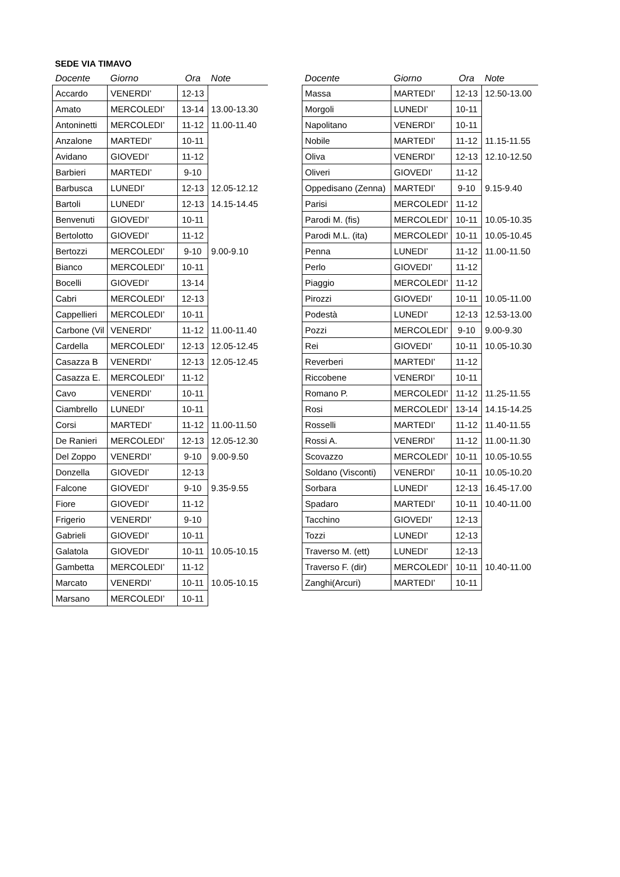SEDE VIA TIMAVO
| Docente | Giorno | Ora | Note |
| --- | --- | --- | --- |
| Accardo | VENERDI’ | 12-13 | |
| Amato | MERCOLEDI’ | 13-14 | 13.00-13.30 |
| Antoninetti | MERCOLEDI’ | 11-12 | 11.00-11.40 |
| Anzalone | MARTEDI’ | 10-11 | |
| Avidano | GIOVEDI’ | 11-12 | |
| Barbieri | MARTEDI’ | 9-10 | |
| Barbusca | LUNEDI’ | 12-13 | 12.05-12.12 |
| Bartoli | LUNEDI’ | 12-13 | 14.15-14.45 |
| Benvenuti | GIOVEDI’ | 10-11 | |
| Bertolotto | GIOVEDI’ | 11-12 | |
| Bertozzi | MERCOLEDI’ | 9-10 | 9.00-9.10 |
| Bianco | MERCOLEDI’ | 10-11 | |
| Bocelli | GIOVEDI’ | 13-14 | |
| Cabri | MERCOLEDI’ | 12-13 | |
| Cappellieri | MERCOLEDI’ | 10-11 | |
| Carbone (Vil | VENERDI’ | 11-12 | 11.00-11.40 |
| Cardella | MERCOLEDI’ | 12-13 | 12.05-12.45 |
| Casazza B | VENERDI’ | 12-13 | 12.05-12.45 |
| Casazza E. | MERCOLEDI’ | 11-12 | |
| Cavo | VENERDI’ | 10-11 | |
| Ciambrello | LUNEDI’ | 10-11 | |
| Corsi | MARTEDI’ | 11-12 | 11.00-11.50 |
| De Ranieri | MERCOLEDI’ | 12-13 | 12.05-12.30 |
| Del Zoppo | VENERDI’ | 9-10 | 9.00-9.50 |
| Donzella | GIOVEDI’ | 12-13 | |
| Falcone | GIOVEDI’ | 9-10 | 9.35-9.55 |
| Fiore | GIOVEDI’ | 11-12 | |
| Frigerio | VENERDI’ | 9-10 | |
| Gabrieli | GIOVEDI’ | 10-11 | |
| Galatola | GIOVEDI’ | 10-11 | 10.05-10.15 |
| Gambetta | MERCOLEDI’ | 11-12 | |
| Marcato | VENERDI’ | 10-11 | 10.05-10.15 |
| Marsano | MERCOLEDI’ | 10-11 | |
| Docente | Giorno | Ora | Note |
| --- | --- | --- | --- |
| Massa | MARTEDI’ | 12-13 | 12.50-13.00 |
| Morgoli | LUNEDI’ | 10-11 | |
| Napolitano | VENERDI’ | 10-11 | |
| Nobile | MARTEDI’ | 11-12 | 11.15-11.55 |
| Oliva | VENERDI’ | 12-13 | 12.10-12.50 |
| Oliveri | GIOVEDI’ | 11-12 | |
| Oppedisano (Zenna) | MARTEDI’ | 9-10 | 9.15-9.40 |
| Parisi | MERCOLEDI’ | 11-12 | |
| Parodi M. (fis) | MERCOLEDI’ | 10-11 | 10.05-10.35 |
| Parodi M.L. (ita) | MERCOLEDI’ | 10-11 | 10.05-10.45 |
| Penna | LUNEDI’ | 11-12 | 11.00-11.50 |
| Perlo | GIOVEDI’ | 11-12 | |
| Piaggio | MERCOLEDI’ | 11-12 | |
| Pirozzi | GIOVEDI’ | 10-11 | 10.05-11.00 |
| Podestà | LUNEDI’ | 12-13 | 12.53-13.00 |
| Pozzi | MERCOLEDI’ | 9-10 | 9.00-9.30 |
| Rei | GIOVEDI’ | 10-11 | 10.05-10.30 |
| Reverberi | MARTEDI’ | 11-12 | |
| Riccobene | VENERDI’ | 10-11 | |
| Romano P. | MERCOLEDI’ | 11-12 | 11.25-11.55 |
| Rosi | MERCOLEDI’ | 13-14 | 14.15-14.25 |
| Rosselli | MARTEDI’ | 11-12 | 11.40-11.55 |
| Rossi A. | VENERDI’ | 11-12 | 11.00-11.30 |
| Scovazzo | MERCOLEDI’ | 10-11 | 10.05-10.55 |
| Soldano (Visconti) | VENERDI’ | 10-11 | 10.05-10.20 |
| Sorbara | LUNEDI’ | 12-13 | 16.45-17.00 |
| Spadaro | MARTEDI’ | 10-11 | 10.40-11.00 |
| Tacchino | GIOVEDI’ | 12-13 | |
| Tozzi | LUNEDI’ | 12-13 | |
| Traverso M. (ett) | LUNEDI’ | 12-13 | |
| Traverso F. (dir) | MERCOLEDI’ | 10-11 | 10.40-11.00 |
| Zanghi(Arcuri) | MARTEDI’ | 10-11 | |